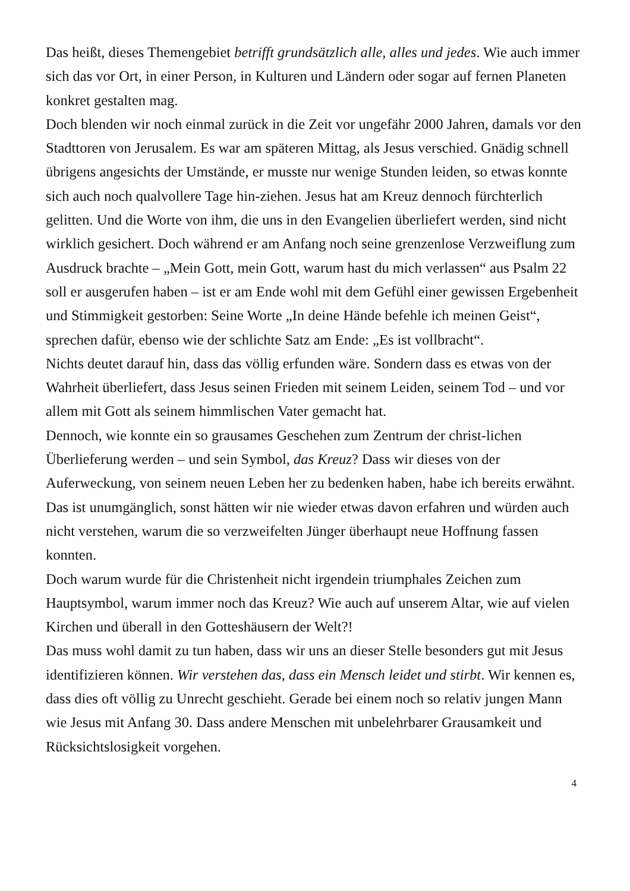Das heißt, dieses Themengebiet betrifft grundsätzlich alle, alles und jedes. Wie auch immer sich das vor Ort, in einer Person, in Kulturen und Ländern oder sogar auf fernen Planeten konkret gestalten mag.
Doch blenden wir noch einmal zurück in die Zeit vor ungefähr 2000 Jahren, damals vor den Stadttoren von Jerusalem. Es war am späteren Mittag, als Jesus verschied. Gnädig schnell übrigens angesichts der Umstände, er musste nur wenige Stunden leiden, so etwas konnte sich auch noch qualvollere Tage hin-ziehen. Jesus hat am Kreuz dennoch fürchterlich gelitten. Und die Worte von ihm, die uns in den Evangelien überliefert werden, sind nicht wirklich gesichert. Doch während er am Anfang noch seine grenzenlose Verzweiflung zum Ausdruck brachte – „Mein Gott, mein Gott, warum hast du mich verlassen“ aus Psalm 22 soll er ausgerufen haben – ist er am Ende wohl mit dem Gefühl einer gewissen Ergebenheit und Stimmigkeit gestorben: Seine Worte „In deine Hände befehle ich meinen Geist“, sprechen dafür, ebenso wie der schlichte Satz am Ende: „Es ist vollbracht“.
Nichts deutet darauf hin, dass das völlig erfunden wäre. Sondern dass es etwas von der Wahrheit überliefert, dass Jesus seinen Frieden mit seinem Leiden, seinem Tod – und vor allem mit Gott als seinem himmlischen Vater gemacht hat.
Dennoch, wie konnte ein so grausames Geschehen zum Zentrum der christ-lichen Überlieferung werden – und sein Symbol, das Kreuz? Dass wir dieses von der Auferweckung, von seinem neuen Leben her zu bedenken haben, habe ich bereits erwähnt. Das ist unumgänglich, sonst hätten wir nie wieder etwas davon erfahren und würden auch nicht verstehen, warum die so verzweifelten Jünger überhaupt neue Hoffnung fassen konnten.
Doch warum wurde für die Christenheit nicht irgendein triumphales Zeichen zum Hauptsymbol, warum immer noch das Kreuz? Wie auch auf unserem Altar, wie auf vielen Kirchen und überall in den Gotteshäusern der Welt?!
Das muss wohl damit zu tun haben, dass wir uns an dieser Stelle besonders gut mit Jesus identifizieren können. Wir verstehen das, dass ein Mensch leidet und stirbt. Wir kennen es, dass dies oft völlig zu Unrecht geschieht. Gerade bei einem noch so relativ jungen Mann wie Jesus mit Anfang 30. Dass andere Menschen mit unbelehrbarer Grausamkeit und Rücksichtslosigkeit vorgehen.
4